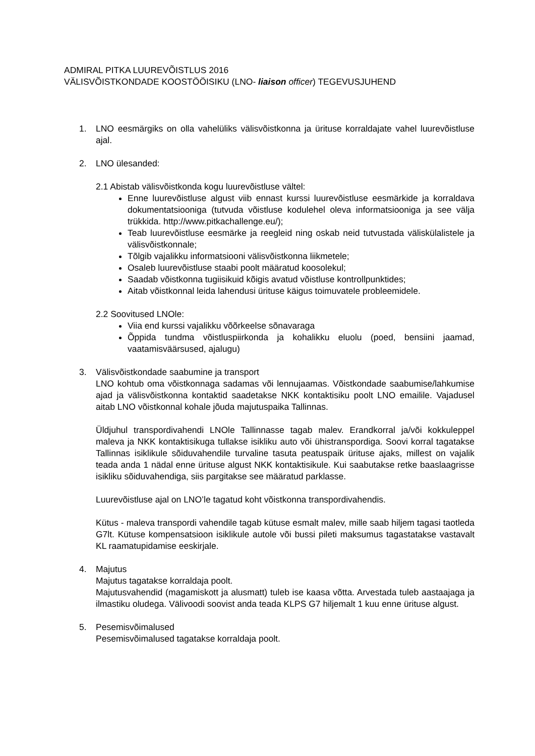ADMIRAL PITKA LUUREVÕISTLUS 2016
VÄLISVÕISTKONDADE KOOSTÖÖISIKU (LNO- liaison officer) TEGEVUSJUHEND
1. LNO eesmärgiks on olla vahelüliks välisvõistkonna ja ürituse korraldajate vahel luurevõistluse ajal.
2. LNO ülesanded:
2.1 Abistab välisvõistkonda kogu luurevõistluse vältel:
Enne luurevõistluse algust viib ennast kurssi luurevõistluse eesmärkide ja korraldava dokumentatsiooniga (tutvuda võistluse kodulehel oleva informatsiooniga ja see välja trükkida. http://www.pitkachallenge.eu/);
Teab luurevõistluse eesmärke ja reegleid ning oskab neid tutvustada väliskülalistele ja välisvõistkonnale;
Tõlgib vajalikku informatsiooni välisvõistkonna liikmetele;
Osaleb luurevõistluse staabi poolt määratud koosolekul;
Saadab võistkonna tugiisikuid kõigis avatud võistluse kontrollpunktides;
Aitab võistkonnal leida lahendusi ürituse käigus toimuvatele probleemidele.
2.2 Soovitused LNOle:
Viia end kurssi vajalikku võõrkeelse sõnavaraga
Õppida tundma võistluspiirkonda ja kohalikku eluolu (poed, bensiini jaamad, vaatamisväärsused, ajalugu)
3. Välisvõistkondade saabumine ja transport
LNO kohtub oma võistkonnaga sadamas või lennujaamas. Võistkondade saabumise/lahkumise ajad ja välisvõistkonna kontaktid saadetakse NKK kontaktisiku poolt LNO emailile. Vajadusel aitab LNO võistkonnal kohale jõuda majutuspaika Tallinnas.
Üldjuhul transpordivahendi LNOle Tallinnasse tagab malev. Erandkorral ja/või kokkuleppel maleva ja NKK kontaktisikuga tullakse isikliku auto või ühistranspordiga. Soovi korral tagatakse Tallinnas isiklikule sõiduvahendile turvaline tasuta peatuspaik ürituse ajaks, millest on vajalik teada anda 1 nädal enne ürituse algust NKK kontaktisikule. Kui saabutakse retke baaslaagrisse isikliku sõiduvahendiga, siis pargitakse see määratud parklasse.
Luurevõistluse ajal on LNO’le tagatud koht võistkonna transpordivahendis.
Kütus - maleva transpordi vahendile tagab kütuse esmalt malev, mille saab hiljem tagasi taotleda G7lt. Kütuse kompensatsioon isiklikule autole või bussi pileti maksumus tagastatakse vastavalt KL raamatupidamise eeskirjale.
4. Majutus
Majutus tagatakse korraldaja poolt.
Majutusvahendid (magamiskott ja alusmatt) tuleb ise kaasa võtta. Arvestada tuleb aastaajaga ja ilmastiku oludega. Välivoodi soovist anda teada KLPS G7 hiljemalt 1 kuu enne ürituse algust.
5. Pesemisvõimalused
Pesemisvõimalused tagatakse korraldaja poolt.